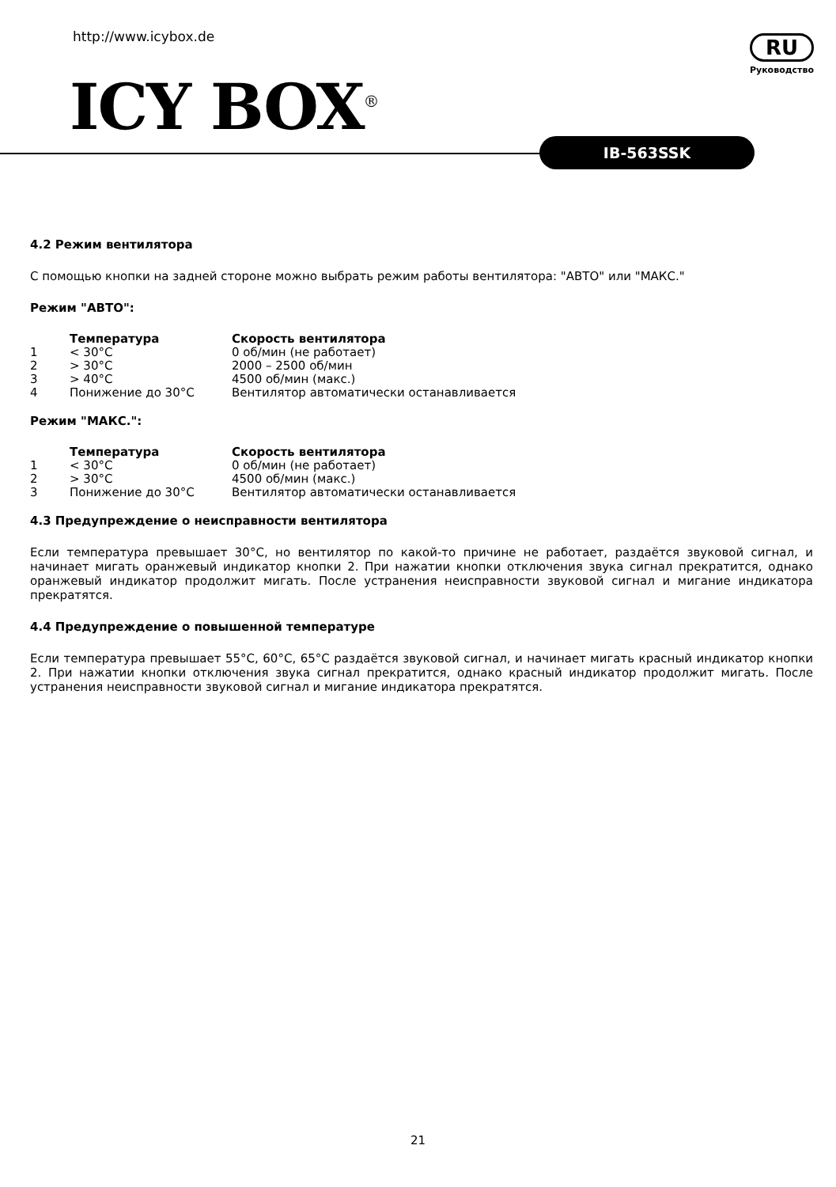http://www.icybox.de
ICY BOX<sup>®</sup>
RU
Руководство
IB-563SSK
4.2 Режим вентилятора
С помощью кнопки на задней стороне можно выбрать режим работы вентилятора: "АВТО" или "МАКС."
Режим "АВТО":
| | Температура | Скорость вентилятора |
| --- | --- | --- |
| 1 | < 30°C | 0 об/мин (не работает) |
| 2 | > 30°C | 2000 – 2500 об/мин |
| 3 | > 40°C | 4500 об/мин (макс.) |
| 4 | Понижение до 30°C | Вентилятор автоматически останавливается |
Режим "МАКС.":
| | Температура | Скорость вентилятора |
| --- | --- | --- |
| 1 | < 30°C | 0 об/мин (не работает) |
| 2 | > 30°C | 4500 об/мин (макс.) |
| 3 | Понижение до 30°C | Вентилятор автоматически останавливается |
4.3 Предупреждение о неисправности вентилятора
Если температура превышает 30°C, но вентилятор по какой-то причине не работает, раздаётся звуковой сигнал, и начинает мигать оранжевый индикатор кнопки 2. При нажатии кнопки отключения звука сигнал прекратится, однако оранжевый индикатор продолжит мигать. После устранения неисправности звуковой сигнал и мигание индикатора прекратятся.
4.4 Предупреждение о повышенной температуре
Если температура превышает 55°C, 60°C, 65°C раздаётся звуковой сигнал, и начинает мигать красный индикатор кнопки 2. При нажатии кнопки отключения звука сигнал прекратится, однако красный индикатор продолжит мигать. После устранения неисправности звуковой сигнал и мигание индикатора прекратятся.
21